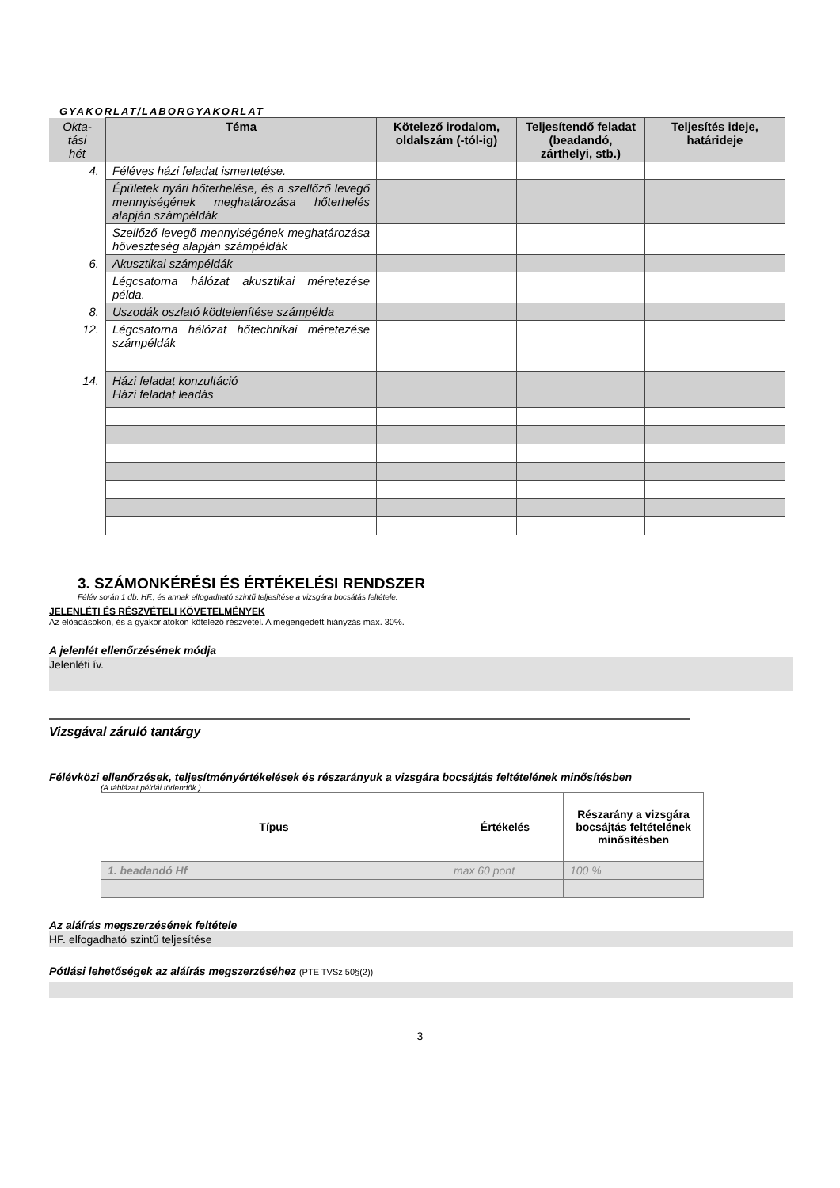GYAKORLAT/LABORGYAKORLAT
| Okta- tási hét | Téma | Kötelező irodalom, oldalszám (-tól-ig) | Teljesítendő feladat (beadandó, zárthelyi, stb.) | Teljesítés ideje, határideje |
| --- | --- | --- | --- | --- |
| 4. | Féléves házi feladat ismertetése. | | | |
| | Épületek nyári hőterhelése, és a szellőző levegő mennyiségének meghatározása hőterhelés alapján számpéldák | | | |
| | Szellőző levegő mennyiségének meghatározása hőveszteség alapján számpéldák | | | |
| 6. | Akusztikai számpéldák | | | |
| | Légcsatorna hálózat akusztikai méretezése példa. | | | |
| 8. | Uszodák oszlató ködtelenítése számpélda | | | |
| 12. | Légcsatorna hálózat hőtechnikai méretezése számpéldák | | | |
| 14. | Házi feladat konzultáció Házi feladat leadás | | | |
3. SZÁMONKÉRÉSI ÉS ÉRTÉKELÉSI RENDSZER
Félév során 1 db. HF., és annak elfogadható szintű teljesítése a vizsgára bocsátás feltétele.
JELENLÉTI ÉS RÉSZVÉTELI KÖVETELMÉNYEK
Az előadásokon, és a gyakorlatokon kötelező részvétel. A megengedett hiányzás max. 30%.
A jelenlét ellenőrzésének módja
Jelenléti ív.
Vizsgával záruló tantárgy
Félévközi ellenőrzések, teljesítményértékelések és részarányuk a vizsgára bocsájtás feltételének minősítésben
(A táblázat példái törlendők.)
| Típus | Értékelés | Részarány a vizsgára bocsájtás feltételének minősítésben |
| --- | --- | --- |
| 1. beadandó Hf | max 60 pont | 100 % |
Az aláírás megszerzésének feltétele
HF. elfogadható szintű teljesítése
Pótlási lehetőségek az aláírás megszerzéséhez (PTE TVSz 50§(2))
3